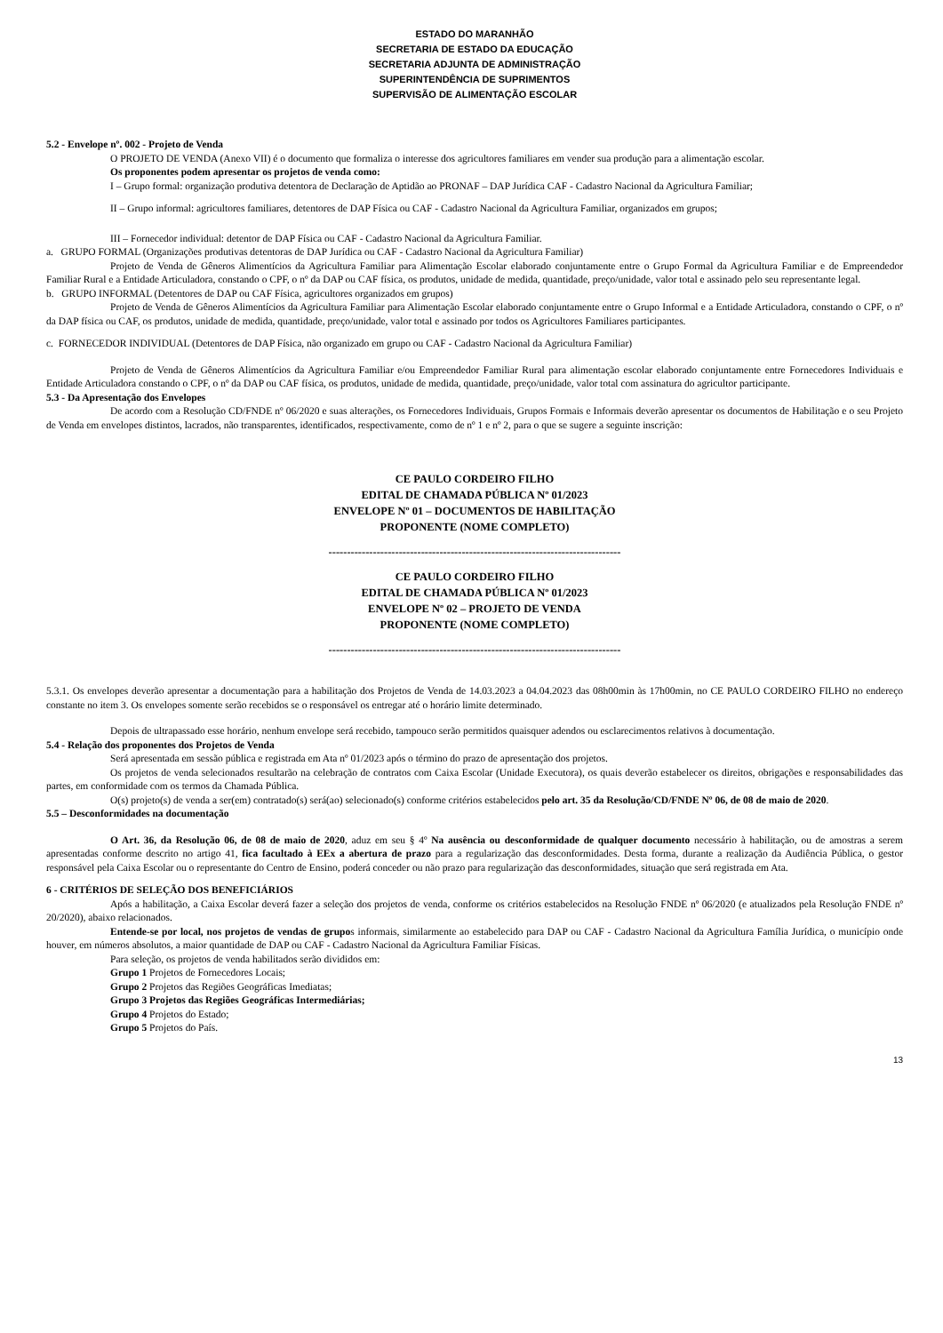ESTADO DO MARANHÃO
SECRETARIA DE ESTADO DA EDUCAÇÃO
SECRETARIA ADJUNTA DE ADMINISTRAÇÃO
SUPERINTENDÊNCIA DE SUPRIMENTOS
SUPERVISÃO DE ALIMENTAÇÃO ESCOLAR
5.2 - Envelope nº. 002 - Projeto de Venda
O PROJETO DE VENDA (Anexo VII) é o documento que formaliza o interesse dos agricultores familiares em vender sua produção para a alimentação escolar.
Os proponentes podem apresentar os projetos de venda como:
I – Grupo formal: organização produtiva detentora de Declaração de Aptidão ao PRONAF – DAP Jurídica CAF - Cadastro Nacional da Agricultura Familiar;
II – Grupo informal: agricultores familiares, detentores de DAP Física ou CAF - Cadastro Nacional da Agricultura Familiar, organizados em grupos;
III – Fornecedor individual: detentor de DAP Física ou CAF - Cadastro Nacional da Agricultura Familiar.
a. GRUPO FORMAL (Organizações produtivas detentoras de DAP Jurídica ou CAF - Cadastro Nacional da Agricultura Familiar)
Projeto de Venda de Gêneros Alimentícios da Agricultura Familiar para Alimentação Escolar elaborado conjuntamente entre o Grupo Formal da Agricultura Familiar e de Empreendedor Familiar Rural e a Entidade Articuladora, constando o CPF, o nº da DAP ou CAF física, os produtos, unidade de medida, quantidade, preço/unidade, valor total e assinado pelo seu representante legal.
b. GRUPO INFORMAL (Detentores de DAP ou CAF Física, agricultores organizados em grupos)
Projeto de Venda de Gêneros Alimentícios da Agricultura Familiar para Alimentação Escolar elaborado conjuntamente entre o Grupo Informal e a Entidade Articuladora, constando o CPF, o nº da DAP física ou CAF, os produtos, unidade de medida, quantidade, preço/unidade, valor total e assinado por todos os Agricultores Familiares participantes.
c. FORNECEDOR INDIVIDUAL (Detentores de DAP Física, não organizado em grupo ou CAF - Cadastro Nacional da Agricultura Familiar)
Projeto de Venda de Gêneros Alimentícios da Agricultura Familiar e/ou Empreendedor Familiar Rural para alimentação escolar elaborado conjuntamente entre Fornecedores Individuais e Entidade Articuladora constando o CPF, o nº da DAP ou CAF física, os produtos, unidade de medida, quantidade, preço/unidade, valor total com assinatura do agricultor participante.
5.3 - Da Apresentação dos Envelopes
De acordo com a Resolução CD/FNDE nº 06/2020 e suas alterações, os Fornecedores Individuais, Grupos Formais e Informais deverão apresentar os documentos de Habilitação e o seu Projeto de Venda em envelopes distintos, lacrados, não transparentes, identificados, respectivamente, como de nº 1 e nº 2, para o que se sugere a seguinte inscrição:
CE PAULO CORDEIRO FILHO
EDITAL DE CHAMADA PÚBLICA Nº 01/2023
ENVELOPE Nº 01 – DOCUMENTOS DE HABILITAÇÃO
PROPONENTE (NOME COMPLETO)
-------------------------------------------------------------------------------
CE PAULO CORDEIRO FILHO
EDITAL DE CHAMADA PÚBLICA Nº 01/2023
ENVELOPE Nº 02 – PROJETO DE VENDA
PROPONENTE (NOME COMPLETO)
-------------------------------------------------------------------------------
5.3.1. Os envelopes deverão apresentar a documentação para a habilitação dos Projetos de Venda de 14.03.2023 a 04.04.2023 das 08h00min às 17h00min, no CE PAULO CORDEIRO FILHO no endereço constante no item 3. Os envelopes somente serão recebidos se o responsável os entregar até o horário limite determinado.
Depois de ultrapassado esse horário, nenhum envelope será recebido, tampouco serão permitidos quaisquer adendos ou esclarecimentos relativos à documentação.
5.4 - Relação dos proponentes dos Projetos de Venda
Será apresentada em sessão pública e registrada em Ata nº 01/2023 após o término do prazo de apresentação dos projetos.
Os projetos de venda selecionados resultarão na celebração de contratos com Caixa Escolar (Unidade Executora), os quais deverão estabelecer os direitos, obrigações e responsabilidades das partes, em conformidade com os termos da Chamada Pública.
O(s) projeto(s) de venda a ser(em) contratado(s) será(ao) selecionado(s) conforme critérios estabelecidos pelo art. 35 da Resolução/CD/FNDE Nº 06, de 08 de maio de 2020.
5.5 – Desconformidades na documentação
O Art. 36, da Resolução 06, de 08 de maio de 2020, aduz em seu § 4º Na ausência ou desconformidade de qualquer documento necessário à habilitação, ou de amostras a serem apresentadas conforme descrito no artigo 41, fica facultado à EEx a abertura de prazo para a regularização das desconformidades. Desta forma, durante a realização da Audiência Pública, o gestor responsável pela Caixa Escolar ou o representante do Centro de Ensino, poderá conceder ou não prazo para regularização das desconformidades, situação que será registrada em Ata.
6 - CRITÉRIOS DE SELEÇÃO DOS BENEFICIÁRIOS
Após a habilitação, a Caixa Escolar deverá fazer a seleção dos projetos de venda, conforme os critérios estabelecidos na Resolução FNDE nº 06/2020 (e atualizados pela Resolução FNDE nº 20/2020), abaixo relacionados.
Entende-se por local, nos projetos de vendas de grupos informais, similarmente ao estabelecido para DAP ou CAF - Cadastro Nacional da Agricultura Família Jurídica, o município onde houver, em números absolutos, a maior quantidade de DAP ou CAF - Cadastro Nacional da Agricultura Familiar Físicas.
Para seleção, os projetos de venda habilitados serão divididos em:
Grupo 1 Projetos de Fornecedores Locais;
Grupo 2 Projetos das Regiões Geográficas Imediatas;
Grupo 3 Projetos das Regiões Geográficas Intermediárias;
Grupo 4 Projetos do Estado;
Grupo 5 Projetos do País.
13